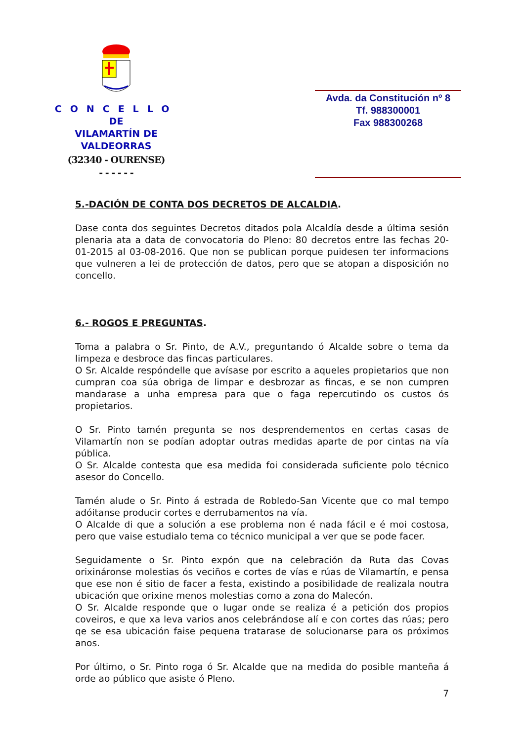CONCELLO
DE
VILAMARTÍN DE VALDEORRAS
(32340 - OURENSE)
- - - - - -
Avda. da Constitución nº 8
Tf. 988300001
Fax 988300268
5.-DACIÓN DE CONTA DOS DECRETOS DE ALCALDIA.
Dase conta dos seguintes Decretos ditados pola Alcaldía desde a última sesión plenaria ata a data de convocatoria do Pleno: 80 decretos entre las fechas 20-01-2015 al 03-08-2016. Que non se publican porque puidesen ter informacions que vulneren a lei de protección de datos, pero que se atopan a disposición no concello.
6.- ROGOS E PREGUNTAS.
Toma a palabra o Sr. Pinto, de A.V., preguntando ó Alcalde sobre o tema da limpeza e desbroce das fincas particulares.
O Sr. Alcalde respóndelle que avísase por escrito a aqueles propietarios que non cumpran coa súa obriga de limpar e desbrozar as fincas, e se non cumpren mandarase a unha empresa para que o faga repercutindo os custos ós propietarios.
O Sr. Pinto tamén pregunta se nos desprendementos en certas casas de Vilamartín non se podían adoptar outras medidas aparte de por cintas na vía pública.
O Sr. Alcalde contesta que esa medida foi considerada suficiente polo técnico asesor do Concello.
Tamén alude o Sr. Pinto á estrada de Robledo-San Vicente que co mal tempo adóitanse producir cortes e derrubamentos na vía.
O Alcalde di que a solución a ese problema non é nada fácil e é moi costosa, pero que vaise estudialo tema co técnico municipal a ver que se pode facer.
Seguidamente o Sr. Pinto expón que na celebración da Ruta das Covas orixináronse molestias ós veciños e cortes de vías e rúas de Vilamartín, e pensa que ese non é sitio de facer a festa, existindo a posibilidade de realizala noutra ubicación que orixine menos molestias como a zona do Malecón.
O Sr. Alcalde responde que o lugar onde se realiza é a petición dos propios coveiros, e que xa leva varios anos celebrándose alí e con cortes das rúas; pero qe se esa ubicación faise pequena tratarase de solucionarse para os próximos anos.
Por último, o Sr. Pinto roga ó Sr. Alcalde que na medida do posible manteña á orde ao público que asiste ó Pleno.
7